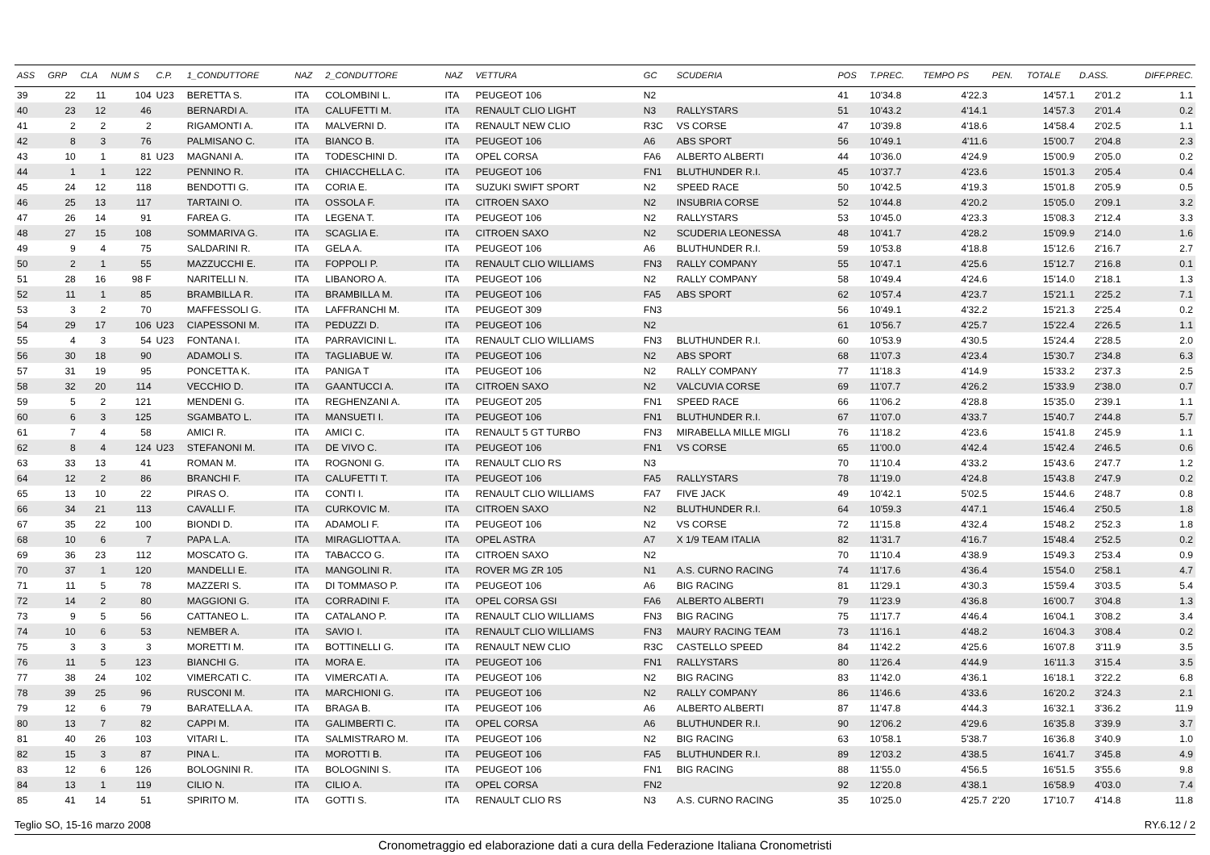| ASS | GRP | CLA | NUM S | C.P. | 1_CONDUTTORE | NAZ | 2_CONDUTTORE | NAZ | VETTURA | GC | SCUDERIA | POS | T.PREC. | TEMPO PS | PEN. | TOTALE | D.ASS. | DIFF.PREC. |
| --- | --- | --- | --- | --- | --- | --- | --- | --- | --- | --- | --- | --- | --- | --- | --- | --- | --- | --- |
| 39 | 22 | 11 | 104 | U23 | BERETTA S. | ITA | COLOMBINI L. | ITA | PEUGEOT 106 | N2 | | 41 | 10'34.8 | 4'22.3 | | 14'57.1 | 2'01.2 | 1.1 |
| 40 | 23 | 12 | 46 | | BERNARDI A. | ITA | CALUFETTI M. | ITA | RENAULT CLIO LIGHT | N3 | RALLYSTARS | 51 | 10'43.2 | 4'14.1 | | 14'57.3 | 2'01.4 | 0.2 |
| 41 | 2 | 2 | 2 | | RIGAMONTI A. | ITA | MALVERNI D. | ITA | RENAULT NEW CLIO | R3C | VS CORSE | 47 | 10'39.8 | 4'18.6 | | 14'58.4 | 2'02.5 | 1.1 |
| 42 | 8 | 3 | 76 | | PALMISANO C. | ITA | BIANCO B. | ITA | PEUGEOT 106 | A6 | ABS SPORT | 56 | 10'49.1 | 4'11.6 | | 15'00.7 | 2'04.8 | 2.3 |
| 43 | 10 | 1 | 81 | U23 | MAGNANI A. | ITA | TODESCHINI D. | ITA | OPEL CORSA | FA6 | ALBERTO ALBERTI | 44 | 10'36.0 | 4'24.9 | | 15'00.9 | 2'05.0 | 0.2 |
| 44 | 1 | 1 | 122 | | PENNINO R. | ITA | CHIACCHELLA C. | ITA | PEUGEOT 106 | FN1 | BLUTHUNDER R.I. | 45 | 10'37.7 | 4'23.6 | | 15'01.3 | 2'05.4 | 0.4 |
| 45 | 24 | 12 | 118 | | BENDOTTI G. | ITA | CORIA E. | ITA | SUZUKI SWIFT SPORT | N2 | SPEED RACE | 50 | 10'42.5 | 4'19.3 | | 15'01.8 | 2'05.9 | 0.5 |
| 46 | 25 | 13 | 117 | | TARTAINI O. | ITA | OSSOLA F. | ITA | CITROEN SAXO | N2 | INSUBRIA CORSE | 52 | 10'44.8 | 4'20.2 | | 15'05.0 | 2'09.1 | 3.2 |
| 47 | 26 | 14 | 91 | | FAREA G. | ITA | LEGENA T. | ITA | PEUGEOT 106 | N2 | RALLYSTARS | 53 | 10'45.0 | 4'23.3 | | 15'08.3 | 2'12.4 | 3.3 |
| 48 | 27 | 15 | 108 | | SOMMARIVA G. | ITA | SCAGLIA E. | ITA | CITROEN SAXO | N2 | SCUDERIA LEONESSA | 48 | 10'41.7 | 4'28.2 | | 15'09.9 | 2'14.0 | 1.6 |
| 49 | 9 | 4 | 75 | | SALDARINI R. | ITA | GELA A. | ITA | PEUGEOT 106 | A6 | BLUTHUNDER R.I. | 59 | 10'53.8 | 4'18.8 | | 15'12.6 | 2'16.7 | 2.7 |
| 50 | 2 | 1 | 55 | | MAZZUCCHI E. | ITA | FOPPOLI P. | ITA | RENAULT CLIO WILLIAMS | FN3 | RALLY COMPANY | 55 | 10'47.1 | 4'25.6 | | 15'12.7 | 2'16.8 | 0.1 |
| 51 | 28 | 16 | 98 F | | NARITELLI N. | ITA | LIBANORO A. | ITA | PEUGEOT 106 | N2 | RALLY COMPANY | 58 | 10'49.4 | 4'24.6 | | 15'14.0 | 2'18.1 | 1.3 |
| 52 | 11 | 1 | 85 | | BRAMBILLA R. | ITA | BRAMBILLA M. | ITA | PEUGEOT 106 | FA5 | ABS SPORT | 62 | 10'57.4 | 4'23.7 | | 15'21.1 | 2'25.2 | 7.1 |
| 53 | 3 | 2 | 70 | | MAFFESSOLI G. | ITA | LAFFRANCHI M. | ITA | PEUGEOT 309 | FN3 | | 56 | 10'49.1 | 4'32.2 | | 15'21.3 | 2'25.4 | 0.2 |
| 54 | 29 | 17 | 106 | U23 | CIAPESSONI M. | ITA | PEDUZZI D. | ITA | PEUGEOT 106 | N2 | | 61 | 10'56.7 | 4'25.7 | | 15'22.4 | 2'26.5 | 1.1 |
| 55 | 4 | 3 | 54 | U23 | FONTANA I. | ITA | PARRAVICINI L. | ITA | RENAULT CLIO WILLIAMS | FN3 | BLUTHUNDER R.I. | 60 | 10'53.9 | 4'30.5 | | 15'24.4 | 2'28.5 | 2.0 |
| 56 | 30 | 18 | 90 | | ADAMOLI S. | ITA | TAGLIABUE W. | ITA | PEUGEOT 106 | N2 | ABS SPORT | 68 | 11'07.3 | 4'23.4 | | 15'30.7 | 2'34.8 | 6.3 |
| 57 | 31 | 19 | 95 | | PONCETTA K. | ITA | PANIGA T | ITA | PEUGEOT 106 | N2 | RALLY COMPANY | 77 | 11'18.3 | 4'14.9 | | 15'33.2 | 2'37.3 | 2.5 |
| 58 | 32 | 20 | 114 | | VECCHIO D. | ITA | GAANTUCCI A. | ITA | CITROEN SAXO | N2 | VALCUVIA CORSE | 69 | 11'07.7 | 4'26.2 | | 15'33.9 | 2'38.0 | 0.7 |
| 59 | 5 | 2 | 121 | | MENDENI G. | ITA | REGHENZANI A. | ITA | PEUGEOT 205 | FN1 | SPEED RACE | 66 | 11'06.2 | 4'28.8 | | 15'35.0 | 2'39.1 | 1.1 |
| 60 | 6 | 3 | 125 | | SGAMBATO L. | ITA | MANSUETI I. | ITA | PEUGEOT 106 | FN1 | BLUTHUNDER R.I. | 67 | 11'07.0 | 4'33.7 | | 15'40.7 | 2'44.8 | 5.7 |
| 61 | 7 | 4 | 58 | | AMICI R. | ITA | AMICI C. | ITA | RENAULT 5 GT TURBO | FN3 | MIRABELLA MILLE MIGLI | 76 | 11'18.2 | 4'23.6 | | 15'41.8 | 2'45.9 | 1.1 |
| 62 | 8 | 4 | 124 | U23 | STEFANONI M. | ITA | DE VIVO C. | ITA | PEUGEOT 106 | FN1 | VS CORSE | 65 | 11'00.0 | 4'42.4 | | 15'42.4 | 2'46.5 | 0.6 |
| 63 | 33 | 13 | 41 | | ROMAN M. | ITA | ROGNONI G. | ITA | RENAULT CLIO RS | N3 | | 70 | 11'10.4 | 4'33.2 | | 15'43.6 | 2'47.7 | 1.2 |
| 64 | 12 | 2 | 86 | | BRANCHI F. | ITA | CALUFETTI T. | ITA | PEUGEOT 106 | FA5 | RALLYSTARS | 78 | 11'19.0 | 4'24.8 | | 15'43.8 | 2'47.9 | 0.2 |
| 65 | 13 | 10 | 22 | | PIRAS O. | ITA | CONTI I. | ITA | RENAULT CLIO WILLIAMS | FA7 | FIVE JACK | 49 | 10'42.1 | 5'02.5 | | 15'44.6 | 2'48.7 | 0.8 |
| 66 | 34 | 21 | 113 | | CAVALLI F. | ITA | CURKOVIC M. | ITA | CITROEN SAXO | N2 | BLUTHUNDER R.I. | 64 | 10'59.3 | 4'47.1 | | 15'46.4 | 2'50.5 | 1.8 |
| 67 | 35 | 22 | 100 | | BIONDI D. | ITA | ADAMOLI F. | ITA | PEUGEOT 106 | N2 | VS CORSE | 72 | 11'15.8 | 4'32.4 | | 15'48.2 | 2'52.3 | 1.8 |
| 68 | 10 | 6 | 7 | | PAPA L.A. | ITA | MIRAGLIOTTA A. | ITA | OPEL ASTRA | A7 | X 1/9 TEAM ITALIA | 82 | 11'31.7 | 4'16.7 | | 15'48.4 | 2'52.5 | 0.2 |
| 69 | 36 | 23 | 112 | | MOSCATO G. | ITA | TABACCO G. | ITA | CITROEN SAXO | N2 | | 70 | 11'10.4 | 4'38.9 | | 15'49.3 | 2'53.4 | 0.9 |
| 70 | 37 | 1 | 120 | | MANDELLI E. | ITA | MANGOLINI R. | ITA | ROVER MG ZR 105 | N1 | A.S. CURNO RACING | 74 | 11'17.6 | 4'36.4 | | 15'54.0 | 2'58.1 | 4.7 |
| 71 | 11 | 5 | 78 | | MAZZERI S. | ITA | DI TOMMASO P. | ITA | PEUGEOT 106 | A6 | BIG RACING | 81 | 11'29.1 | 4'30.3 | | 15'59.4 | 3'03.5 | 5.4 |
| 72 | 14 | 2 | 80 | | MAGGIONI G. | ITA | CORRADINI F. | ITA | OPEL CORSA GSI | FA6 | ALBERTO ALBERTI | 79 | 11'23.9 | 4'36.8 | | 16'00.7 | 3'04.8 | 1.3 |
| 73 | 9 | 5 | 56 | | CATTANEO L. | ITA | CATALANO P. | ITA | RENAULT CLIO WILLIAMS | FN3 | BIG RACING | 75 | 11'17.7 | 4'46.4 | | 16'04.1 | 3'08.2 | 3.4 |
| 74 | 10 | 6 | 53 | | NEMBER A. | ITA | SAVIO I. | ITA | RENAULT CLIO WILLIAMS | FN3 | MAURY RACING TEAM | 73 | 11'16.1 | 4'48.2 | | 16'04.3 | 3'08.4 | 0.2 |
| 75 | 3 | 3 | 3 | | MORETTI M. | ITA | BOTTINELLI G. | ITA | RENAULT NEW CLIO | R3C | CASTELLO SPEED | 84 | 11'42.2 | 4'25.6 | | 16'07.8 | 3'11.9 | 3.5 |
| 76 | 11 | 5 | 123 | | BIANCHI G. | ITA | MORA E. | ITA | PEUGEOT 106 | FN1 | RALLYSTARS | 80 | 11'26.4 | 4'44.9 | | 16'11.3 | 3'15.4 | 3.5 |
| 77 | 38 | 24 | 102 | | VIMERCATI C. | ITA | VIMERCATI A. | ITA | PEUGEOT 106 | N2 | BIG RACING | 83 | 11'42.0 | 4'36.1 | | 16'18.1 | 3'22.2 | 6.8 |
| 78 | 39 | 25 | 96 | | RUSCONI M. | ITA | MARCHIONI G. | ITA | PEUGEOT 106 | N2 | RALLY COMPANY | 86 | 11'46.6 | 4'33.6 | | 16'20.2 | 3'24.3 | 2.1 |
| 79 | 12 | 6 | 79 | | BARATELLA A. | ITA | BRAGA B. | ITA | PEUGEOT 106 | A6 | ALBERTO ALBERTI | 87 | 11'47.8 | 4'44.3 | | 16'32.1 | 3'36.2 | 11.9 |
| 80 | 13 | 7 | 82 | | CAPPI M. | ITA | GALIMBERTI C. | ITA | OPEL CORSA | A6 | BLUTHUNDER R.I. | 90 | 12'06.2 | 4'29.6 | | 16'35.8 | 3'39.9 | 3.7 |
| 81 | 40 | 26 | 103 | | VITARI L. | ITA | SALMISTRARO M. | ITA | PEUGEOT 106 | N2 | BIG RACING | 63 | 10'58.1 | 5'38.7 | | 16'36.8 | 3'40.9 | 1.0 |
| 82 | 15 | 3 | 87 | | PINA L. | ITA | MOROTTI B. | ITA | PEUGEOT 106 | FA5 | BLUTHUNDER R.I. | 89 | 12'03.2 | 4'38.5 | | 16'41.7 | 3'45.8 | 4.9 |
| 83 | 12 | 6 | 126 | | BOLOGNINI R. | ITA | BOLOGNINI S. | ITA | PEUGEOT 106 | FN1 | BIG RACING | 88 | 11'55.0 | 4'56.5 | | 16'51.5 | 3'55.6 | 9.8 |
| 84 | 13 | 1 | 119 | | CILIO N. | ITA | CILIO A. | ITA | OPEL CORSA | FN2 | | 92 | 12'20.8 | 4'38.1 | | 16'58.9 | 4'03.0 | 7.4 |
| 85 | 41 | 14 | 51 | | SPIRITO M. | ITA | GOTTI S. | ITA | RENAULT CLIO RS | N3 | A.S. CURNO RACING | 35 | 10'25.0 | 4'25.7 | 2'20 | 17'10.7 | 4'14.8 | 11.8 |
Teglio SO, 15-16 marzo 2008 RY.6.12 / 2
Cronometraggio ed elaborazione dati a cura della Federazione Italiana Cronometristi